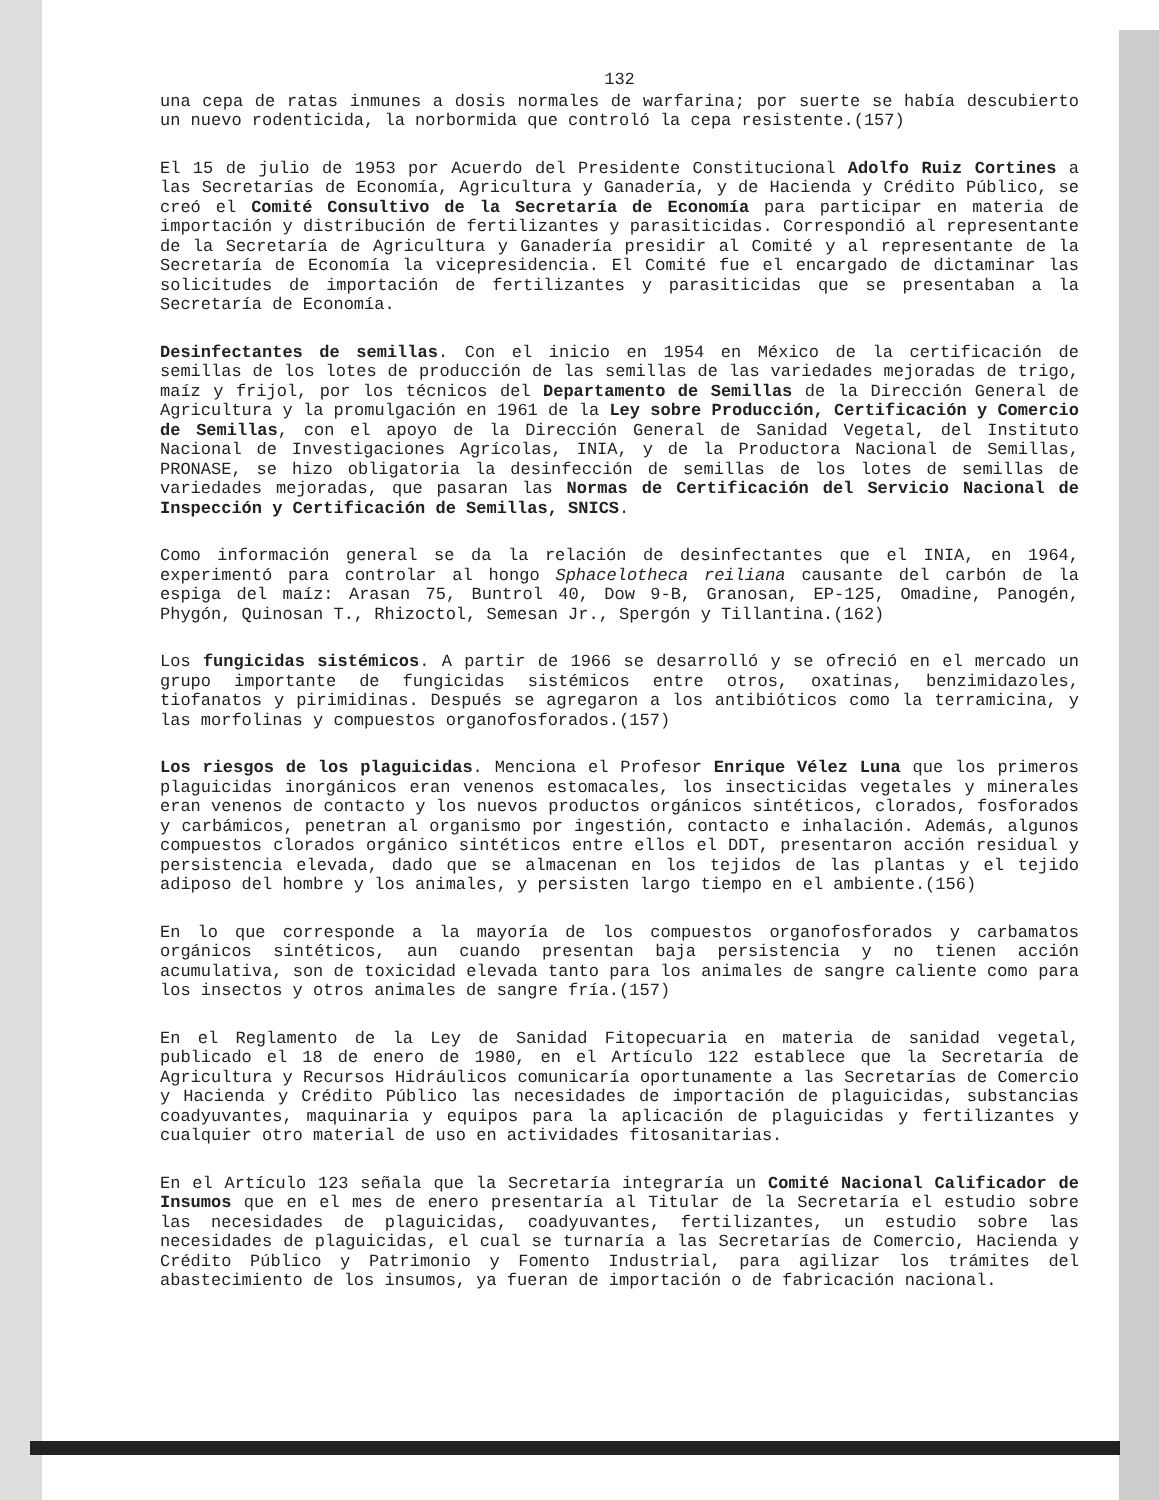132
una cepa de ratas inmunes a dosis normales de warfarina; por suerte se había descubierto un nuevo rodenticida, la norbormida que controló la cepa resistente.(157)
El 15 de julio de 1953 por Acuerdo del Presidente Constitucional Adolfo Ruiz Cortines a las Secretarías de Economía, Agricultura y Ganadería, y de Hacienda y Crédito Público, se creó el Comité Consultivo de la Secretaría de Economía para participar en materia de importación y distribución de fertilizantes y parasiticidas. Correspondió al representante de la Secretaría de Agricultura y Ganadería presidir al Comité y al representante de la Secretaría de Economía la vicepresidencia. El Comité fue el encargado de dictaminar las solicitudes de importación de fertilizantes y parasiticidas que se presentaban a la Secretaría de Economía.
Desinfectantes de semillas. Con el inicio en 1954 en México de la certificación de semillas de los lotes de producción de las semillas de las variedades mejoradas de trigo, maíz y frijol, por los técnicos del Departamento de Semillas de la Dirección General de Agricultura y la promulgación en 1961 de la Ley sobre Producción, Certificación y Comercio de Semillas, con el apoyo de la Dirección General de Sanidad Vegetal, del Instituto Nacional de Investigaciones Agrícolas, INIA, y de la Productora Nacional de Semillas, PRONASE, se hizo obligatoria la desinfección de semillas de los lotes de semillas de variedades mejoradas, que pasaran las Normas de Certificación del Servicio Nacional de Inspección y Certificación de Semillas, SNICS.
Como información general se da la relación de desinfectantes que el INIA, en 1964, experimentó para controlar al hongo Sphacelotheca reiliana causante del carbón de la espiga del maíz: Arasan 75, Buntrol 40, Dow 9-B, Granosan, EP-125, Omadine, Panogén, Phygón, Quinosan T., Rhizoctol, Semesan Jr., Spergón y Tillantina.(162)
Los fungicidas sistémicos. A partir de 1966 se desarrolló y se ofreció en el mercado un grupo importante de fungicidas sistémicos entre otros, oxatinas, benzimidazoles, tiofanatos y pirimidinas. Después se agregaron a los antibióticos como la terramicina, y las morfolinas y compuestos organofosforados.(157)
Los riesgos de los plaguicidas. Menciona el Profesor Enrique Vélez Luna que los primeros plaguicidas inorgánicos eran venenos estomacales, los insecticidas vegetales y minerales eran venenos de contacto y los nuevos productos orgánicos sintéticos, clorados, fosforados y carbámicos, penetran al organismo por ingestión, contacto e inhalación. Además, algunos compuestos clorados orgánico sintéticos entre ellos el DDT, presentaron acción residual y persistencia elevada, dado que se almacenan en los tejidos de las plantas y el tejido adiposo del hombre y los animales, y persisten largo tiempo en el ambiente.(156)
En lo que corresponde a la mayoría de los compuestos organofosforados y carbamatos orgánicos sintéticos, aun cuando presentan baja persistencia y no tienen acción acumulativa, son de toxicidad elevada tanto para los animales de sangre caliente como para los insectos y otros animales de sangre fría.(157)
En el Reglamento de la Ley de Sanidad Fitopecuaria en materia de sanidad vegetal, publicado el 18 de enero de 1980, en el Artículo 122 establece que la Secretaría de Agricultura y Recursos Hidráulicos comunicaría oportunamente a las Secretarías de Comercio y Hacienda y Crédito Público las necesidades de importación de plaguicidas, substancias coadyuvantes, maquinaria y equipos para la aplicación de plaguicidas y fertilizantes y cualquier otro material de uso en actividades fitosanitarias.
En el Artículo 123 señala que la Secretaría integraría un Comité Nacional Calificador de Insumos que en el mes de enero presentaría al Titular de la Secretaría el estudio sobre las necesidades de plaguicidas, coadyuvantes, fertilizantes, un estudio sobre las necesidades de plaguicidas, el cual se turnaría a las Secretarías de Comercio, Hacienda y Crédito Público y Patrimonio y Fomento Industrial, para agilizar los trámites del abastecimiento de los insumos, ya fueran de importación o de fabricación nacional.